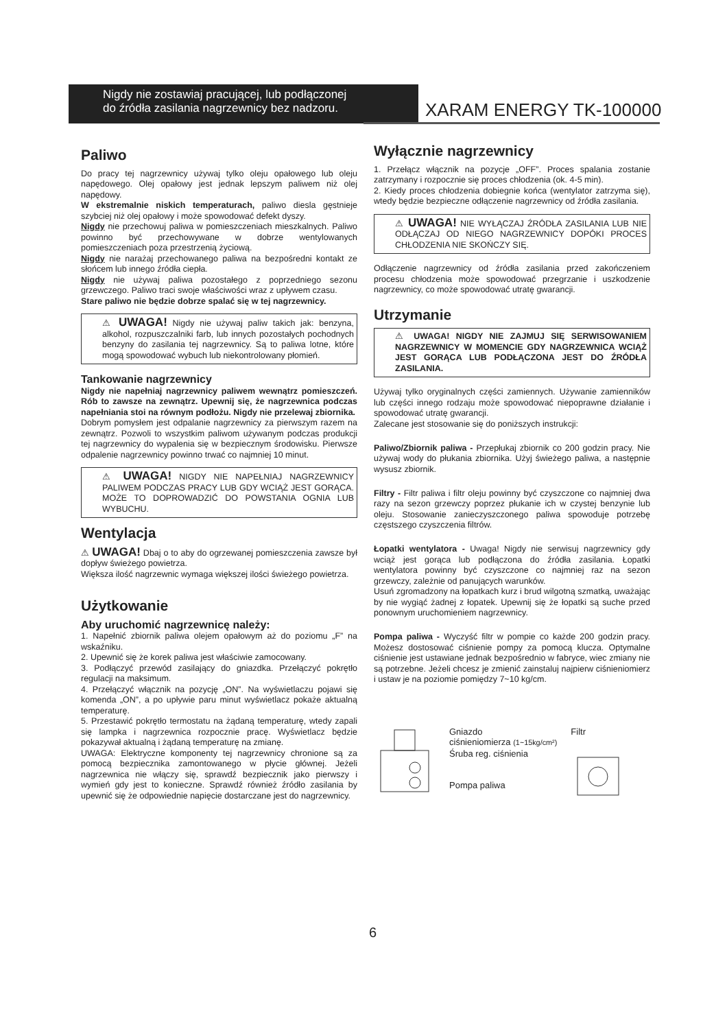Nigdy nie zostawiaj pracującej, lub podłączonej
do źródła zasilania nagrzewnicy bez nadzoru.
XARAM ENERGY TK-100000
Paliwo
Do pracy tej nagrzewnicy używaj tylko oleju opałowego lub oleju napędowego. Olej opałowy jest jednak lepszym paliwem niż olej napędowy.
W ekstremalnie niskich temperaturach, paliwo diesla gęstnieje szybciej niż olej opałowy i może spowodować defekt dyszy.
Nigdy nie przechowuj paliwa w pomieszczeniach mieszkalnych. Paliwo powinno być przechowywane w dobrze wentylowanych pomieszczeniach poza przestrzenią życiową.
Nigdy nie narażaj przechowanego paliwa na bezpośredni kontakt ze słońcem lub innego źródła ciepła.
Nigdy nie używaj paliwa pozostałego z poprzedniego sezonu grzewczego. Paliwo traci swoje właściwości wraz z upływem czasu.
Stare paliwo nie będzie dobrze spalać się w tej nagrzewnicy.
⚠ UWAGA! Nigdy nie używaj paliw takich jak: benzyna, alkohol, rozpuszczalniki farb, lub innych pozostałych pochodnych benzyny do zasilania tej nagrzewnicy. Są to paliwa lotne, które mogą spowodować wybuch lub niekontrolowany płomień.
Tankowanie nagrzewnicy
Nigdy nie napełniaj nagrzewnicy paliwem wewnątrz pomieszczeń. Rób to zawsze na zewnątrz. Upewnij się, że nagrzewnica podczas napełniania stoi na równym podłożu. Nigdy nie przelewaj zbiornika.
Dobrym pomysłem jest odpalanie nagrzewnicy za pierwszym razem na zewnątrz. Pozwoli to wszystkim paliwom używanym podczas produkcji tej nagrzewnicy do wypalenia się w bezpiecznym środowisku. Pierwsze odpalenie nagrzewnicy powinno trwać co najmniej 10 minut.
⚠ UWAGA! NIGDY NIE NAPEŁNIAJ NAGRZEWNICY PALIWEM PODCZAS PRACY LUB GDY WCIĄŻ JEST GORĄCA. MOŻE TO DOPROWADZIĆ DO POWSTANIA OGNIA LUB WYBUCHU.
Wentylacja
⚠ UWAGA! Dbaj o to aby do ogrzewanej pomieszczenia zawsze był dopływ świeżego powietrza.
Większa ilość nagrzewnic wymaga większej ilości świeżego powietrza.
Użytkowanie
Aby uruchomić nagrzewnicę należy:
1. Napełnić zbiornik paliwa olejem opałowym aż do poziomu „F” na wskaźniku.
2. Upewnić się że korek paliwa jest właściwie zamocowany.
3. Podłączyć przewód zasilający do gniazdka. Przełączyć pokrętło regulacji na maksimum.
4. Przełączyć włącznik na pozycję „ON”. Na wyświetlaczu pojawi się komenda „ON”, a po upływie paru minut wyświetlacz pokaże aktualną temperaturę.
5. Przestawić pokrętło termostatu na żądaną temperaturę, wtedy zapali się lampka i nagrzewnica rozpocznie pracę. Wyświetlacz będzie pokazywał aktualną i żądaną temperaturę na zmianę.
UWAGA: Elektryczne komponenty tej nagrzewnicy chronione są za pomocą bezpiecznika zamontowanego w płycie głównej. Jeżeli nagrzewnica nie włączy się, sprawdź bezpiecznik jako pierwszy i wymień gdy jest to konieczne. Sprawdź również źródło zasilania by upewnić się że odpowiednie napięcie dostarczane jest do nagrzewnicy.
Wyłącznie nagrzewnicy
1. Przełącz włącznik na pozycje „OFF”. Proces spalania zostanie zatrzymany i rozpocznie się proces chłodzenia (ok. 4-5 min).
2. Kiedy proces chłodzenia dobiegnie końca (wentylator zatrzyma się), wtedy będzie bezpieczne odłączenie nagrzewnicy od źródła zasilania.
⚠ UWAGA! NIE WYŁĄCZAJ ŹRÓDŁA ZASILANIA LUB NIE ODŁĄCZAJ OD NIEGO NAGRZEWNICY DOPÓKI PROCES CHŁODZENIA NIE SKOŃCZY SIĘ.
Odłączenie nagrzewnicy od źródła zasilania przed zakończeniem procesu chłodzenia może spowodować przegrzanie i uszkodzenie nagrzewnicy, co może spowodować utratę gwarancji.
Utrzymanie
⚠ UWAGA! NIGDY NIE ZAJMUJ SIĘ SERWISOWANIEM NAGRZEWNICY W MOMENCIE GDY NAGRZEWNICA WCIĄŻ JEST GORĄCA LUB PODŁĄCZONA JEST DO ŹRÓDŁA ZASILANIA.
Używaj tylko oryginalnych części zamiennych. Używanie zamienników lub części innego rodzaju może spowodować niepoprawne działanie i spowodować utratę gwarancji.
Zalecane jest stosowanie się do poniższych instrukcji:
Paliwo/Zbiornik paliwa - Przepłukaj zbiornik co 200 godzin pracy. Nie używaj wody do płukania zbiornika. Użyj świeżego paliwa, a następnie wysusz zbiornik.
Filtry - Filtr paliwa i filtr oleju powinny być czyszczone co najmniej dwa razy na sezon grzewczy poprzez płukanie ich w czystej benzynie lub oleju. Stosowanie zanieczyszczonego paliwa spowoduje potrzebę częstszego czyszczenia filtrów.
Łopatki wentylatora - Uwaga! Nigdy nie serwisuj nagrzewnicy gdy wciąż jest gorąca lub podłączona do źródła zasilania. Łopatki wentylatora powinny być czyszczone co najmniej raz na sezon grzewczy, zależnie od panujących warunków.
Usuń zgromadzony na łopatkach kurz i brud wilgotną szmatką, uważając by nie wygiąć żadnej z łopatek. Upewnij się że łopatki są suche przed ponownym uruchomieniem nagrzewnicy.
Pompa paliwa - Wyczyść filtr w pompie co każde 200 godzin pracy. Możesz dostosować ciśnienie pompy za pomocą klucza. Optymalne ciśnienie jest ustawiane jednak bezpośrednio w fabryce, wiec zmiany nie są potrzebne. Jeżeli chcesz je zmienić zainstaluj najpierw ciśnieniomierz i ustaw je na poziomie pomiędzy 7~10 kg/cm.
Gniazdo
ciśnieniomierza (1~15kg/cm²)
Śruba reg. ciśnienia
Pompa paliwa
Filtr
6